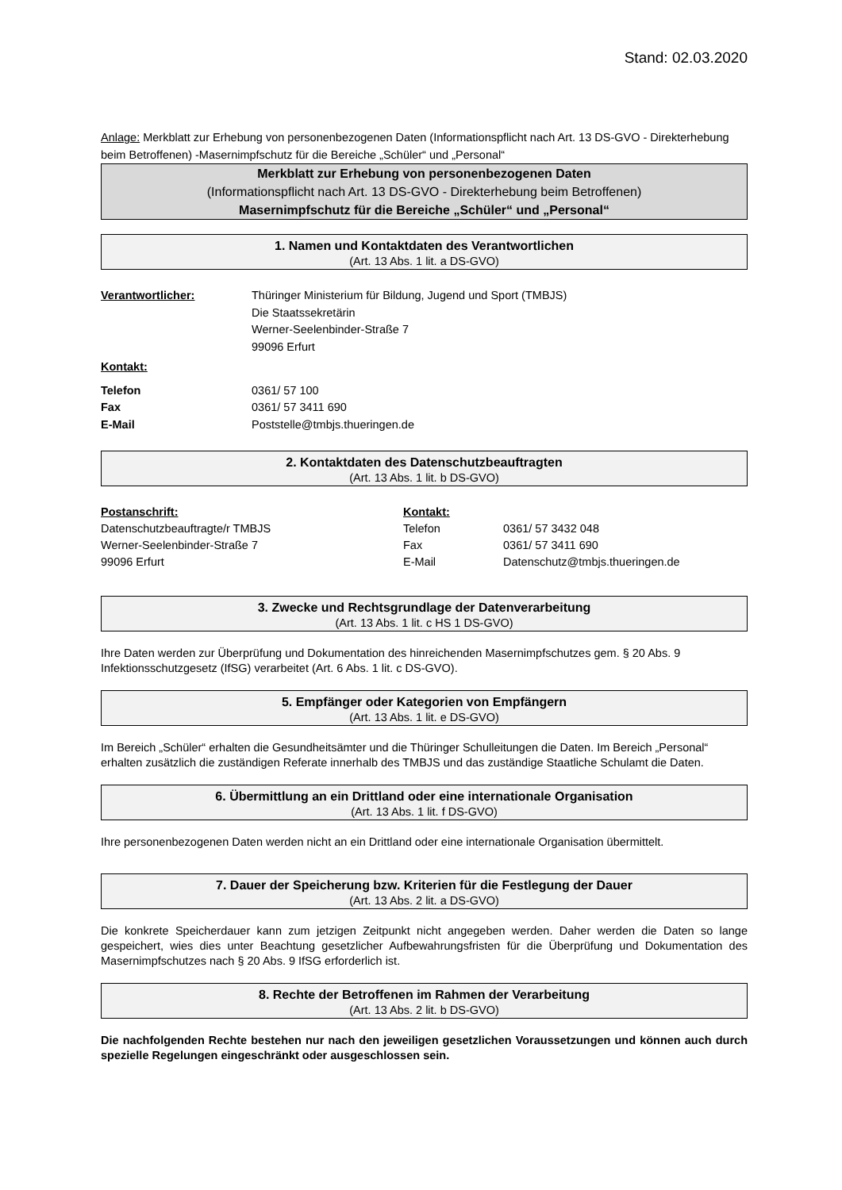Stand: 02.03.2020
Anlage: Merkblatt zur Erhebung von personenbezogenen Daten (Informationspflicht nach Art. 13 DS-GVO - Direkterhebung beim Betroffenen) -Masernimpfschutz für die Bereiche „Schüler“ und „Personal“
Merkblatt zur Erhebung von personenbezogenen Daten
(Informationspflicht nach Art. 13 DS-GVO - Direkterhebung beim Betroffenen)
Masernimpfschutz für die Bereiche „Schüler“ und „Personal“
1. Namen und Kontaktdaten des Verantwortlichen
(Art. 13 Abs. 1 lit. a DS-GVO)
Verantwortlicher: Thüringer Ministerium für Bildung, Jugend und Sport (TMBJS)
Die Staatssekretärin
Werner-Seelenbinder-Straße 7
99096 Erfurt
Kontakt:
Telefon 0361/ 57 100
Fax 0361/ 57 3411 690
E-Mail Poststelle@tmbjs.thueringen.de
2. Kontaktdaten des Datenschutzbeauftragten
(Art. 13 Abs. 1 lit. b DS-GVO)
Postanschrift:
Datenschutzbeauftragte/r TMBJS
Werner-Seelenbinder-Straße 7
99096 Erfurt
Kontakt:
Telefon
Fax
E-Mail
0361/ 57 3432 048
0361/ 57 3411 690
Datenschutz@tmbjs.thueringen.de
3. Zwecke und Rechtsgrundlage der Datenverarbeitung
(Art. 13 Abs. 1 lit. c HS 1 DS-GVO)
Ihre Daten werden zur Überprüfung und Dokumentation des hinreichenden Masernimpfschutzes gem. § 20 Abs. 9 Infektionsschutzgesetz (IfSG) verarbeitet (Art. 6 Abs. 1 lit. c DS-GVO).
5. Empfänger oder Kategorien von Empfängern
(Art. 13 Abs. 1 lit. e DS-GVO)
Im Bereich „Schüler“ erhalten die Gesundheitsämter und die Thüringer Schulleitungen die Daten. Im Bereich „Personal“ erhalten zusätzlich die zuständigen Referate innerhalb des TMBJS und das zuständige Staatliche Schulamt die Daten.
6. Übermittlung an ein Drittland oder eine internationale Organisation
(Art. 13 Abs. 1 lit. f DS-GVO)
Ihre personenbezogenen Daten werden nicht an ein Drittland oder eine internationale Organisation übermittelt.
7. Dauer der Speicherung bzw. Kriterien für die Festlegung der Dauer
(Art. 13 Abs. 2 lit. a DS-GVO)
Die konkrete Speicherdauer kann zum jetzigen Zeitpunkt nicht angegeben werden. Daher werden die Daten so lange gespeichert, wies dies unter Beachtung gesetzlicher Aufbewahrungsfristen für die Überprüfung und Dokumentation des Masernimpfschutzes nach § 20 Abs. 9 IfSG erforderlich ist.
8. Rechte der Betroffenen im Rahmen der Verarbeitung
(Art. 13 Abs. 2 lit. b DS-GVO)
Die nachfolgenden Rechte bestehen nur nach den jeweiligen gesetzlichen Voraussetzungen und können auch durch spezielle Regelungen eingeschränkt oder ausgeschlossen sein.